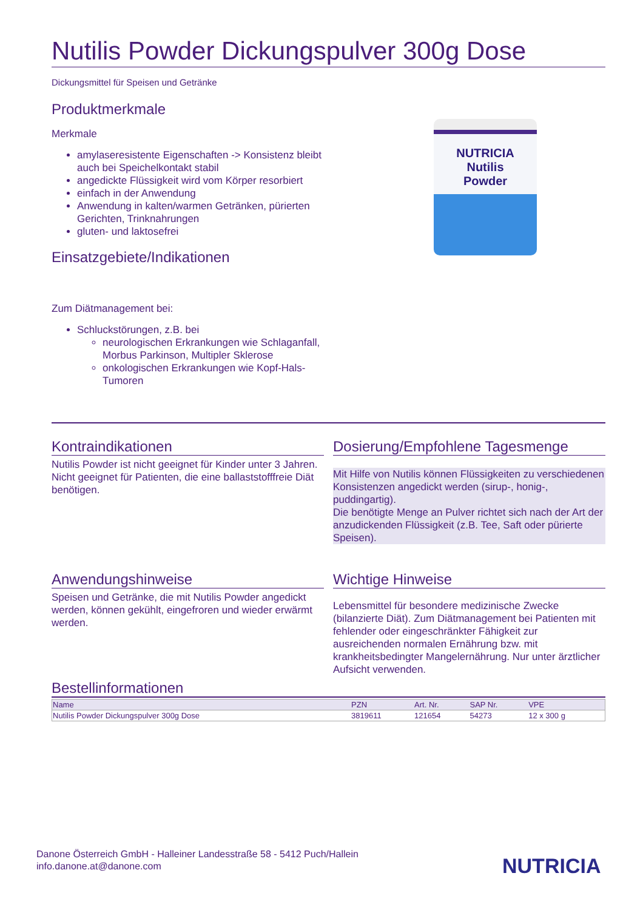Nutilis Powder Dickungspulver 300g Dose
Dickungsmittel für Speisen und Getränke
Produktmerkmale
Merkmale
amylaseresistente Eigenschaften -> Konsistenz bleibt auch bei Speichelkontakt stabil
angedickte Flüssigkeit wird vom Körper resorbiert
einfach in der Anwendung
Anwendung in kalten/warmen Getränken, pürierten Gerichten, Trinknahrungen
gluten- und laktosefrei
Einsatzgebiete/Indikationen
Zum Diätmanagement bei:
Schluckstörungen, z.B. bei
neurologischen Erkrankungen wie Schlaganfall, Morbus Parkinson, Multipler Sklerose
onkologischen Erkrankungen wie Kopf-Hals-Tumoren
NUTRICIA
Nutilis
Powder
Kontraindikationen
Nutilis Powder ist nicht geeignet für Kinder unter 3 Jahren. Nicht geeignet für Patienten, die eine ballaststofffreie Diät benötigen.
Dosierung/Empfohlene Tagesmenge
Mit Hilfe von Nutilis können Flüssigkeiten zu verschiedenen Konsistenzen angedickt werden (sirup-, honig-, puddingartig).
Die benötigte Menge an Pulver richtet sich nach der Art der anzudickenden Flüssigkeit (z.B. Tee, Saft oder pürierte Speisen).
Anwendungshinweise
Speisen und Getränke, die mit Nutilis Powder angedickt werden, können gekühlt, eingefroren und wieder erwärmt werden.
Wichtige Hinweise
Lebensmittel für besondere medizinische Zwecke (bilanzierte Diät). Zum Diätmanagement bei Patienten mit fehlender oder eingeschränkter Fähigkeit zur ausreichenden normalen Ernährung bzw. mit krankheitsbedingter Mangelernährung. Nur unter ärztlicher Aufsicht verwenden.
Bestellinformationen
| Name | PZN | Art. Nr. | SAP Nr. | VPE |
| --- | --- | --- | --- | --- |
| Nutilis Powder Dickungspulver 300g Dose | 3819611 | 121654 | 54273 | 12 x 300 g |
Danone Österreich GmbH - Halleiner Landesstraße 58 - 5412 Puch/Hallein
info.danone.at@danone.com
NUTRICIA